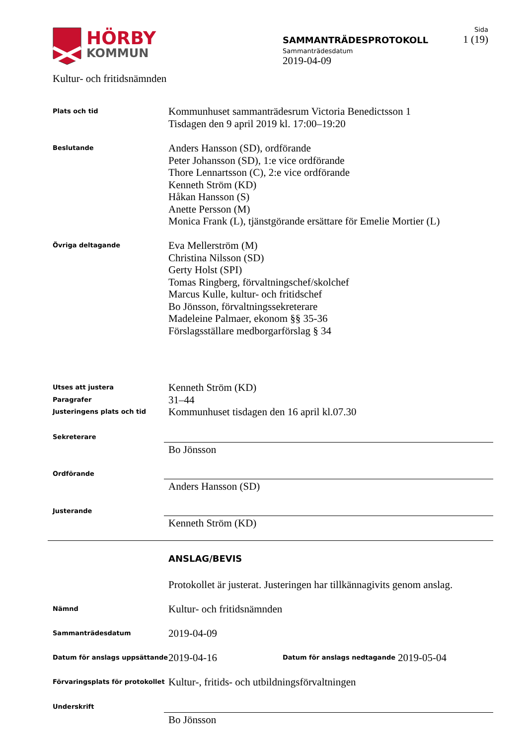HÖRBY
KOMMUN
Kultur- och fritidsnämnden
SAMMANTRÄDESPROTOKOLL
Sammanträdesdatum
2019-04-09
Sida
1 (19)
Plats och tid
Kommunhuset sammanträdesrum Victoria Benedictsson 1
Tisdagen den 9 april 2019 kl. 17:00–19:20
Beslutande
Anders Hansson (SD), ordförande
Peter Johansson (SD), 1:e vice ordförande
Thore Lennartsson (C), 2:e vice ordförande
Kenneth Ström (KD)
Håkan Hansson (S)
Anette Persson (M)
Monica Frank (L), tjänstgörande ersättare för Emelie Mortier (L)
Övriga deltagande
Eva Mellerström (M)
Christina Nilsson (SD)
Gerty Holst (SPI)
Tomas Ringberg, förvaltningschef/skolchef
Marcus Kulle, kultur- och fritidschef
Bo Jönsson, förvaltningssekreterare
Madeleine Palmaer, ekonom §§ 35-36
Förslagsställare medborgarförslag § 34
Utses att justera
Paragrafer
Justeringens plats och tid
Kenneth Ström (KD)
31–44
Kommunhuset tisdagen den 16 april kl.07.30
Sekreterare
Bo Jönsson
Ordförande
Anders Hansson (SD)
Justerande
Kenneth Ström (KD)
ANSLAG/BEVIS
Protokollet är justerat. Justeringen har tillkännagivits genom anslag.
Nämnd
Kultur- och fritidsnämnden
Sammanträdesdatum
2019-04-09
Datum för anslags uppsättande
2019-04-16
Datum för anslags nedtagande
2019-05-04
Förvaringsplats för protokollet
Kultur-, fritids- och utbildningsförvaltningen
Underskrift
Bo Jönsson